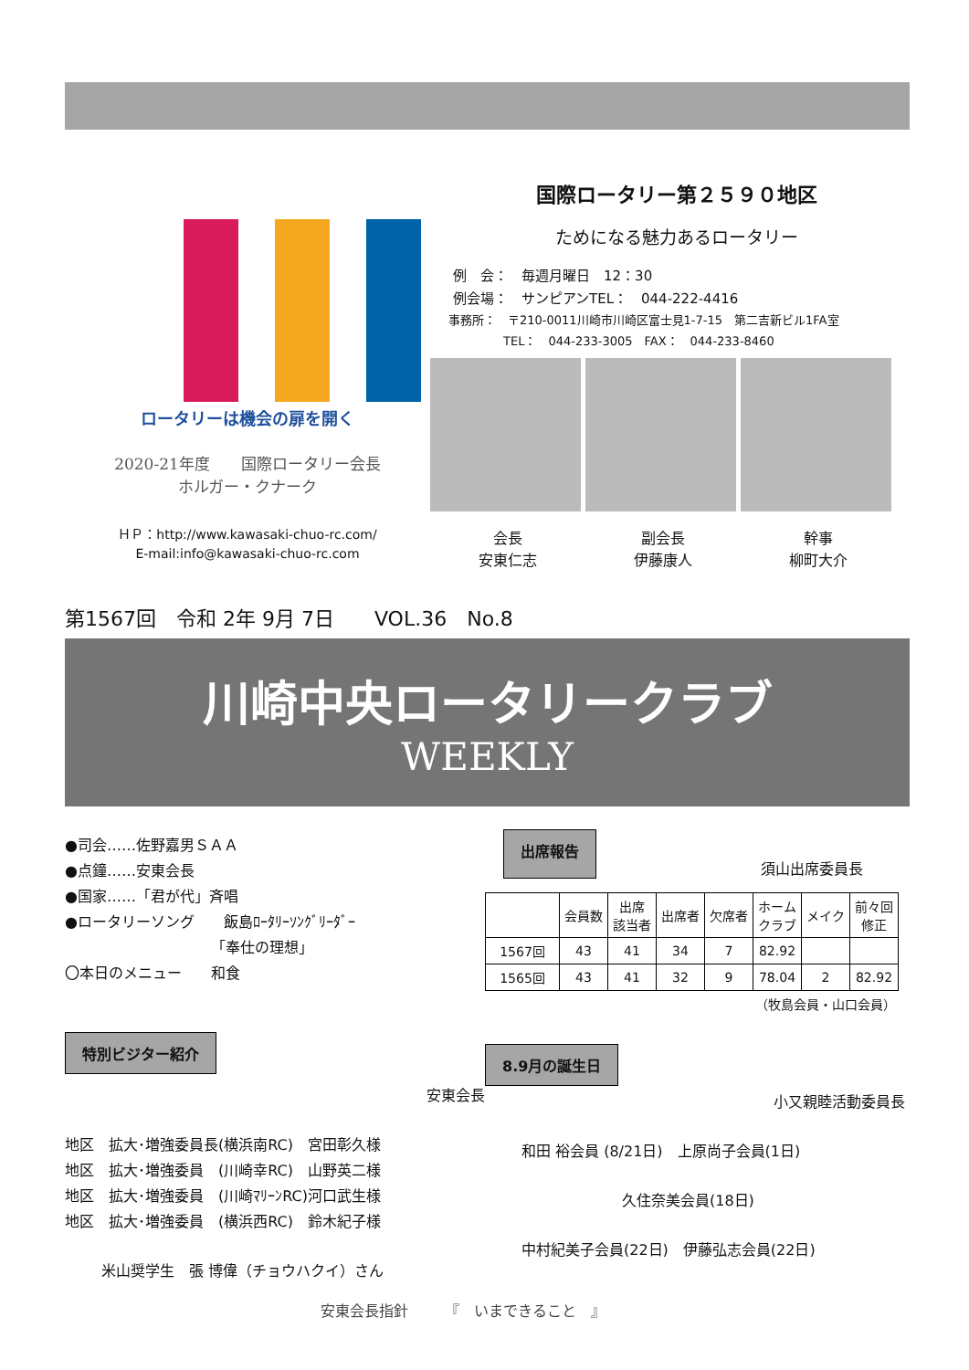ロータリーは機会の扉を開く
2020-21年度　　国際ロータリー会長
ホルガー・クナーク
ＨＰ：http://www.kawasaki-chuo-rc.com/
E-mail:info@kawasaki-chuo-rc.com
国際ロータリー第２５９０地区
ためになる魅力あるロータリー
例　会：　毎週月曜日　12：30
例会場：　サンピアンTEL：　044-222-4416
事務所：　〒210-0011川崎市川崎区富士見1-7-15　第二吉新ビル1FA室
TEL：　044-233-3005　FAX：　044-233-8460
会長
安東仁志
副会長
伊藤康人
幹事
柳町大介
第1567回　令和 2年 9月 7日　　VOL.36　No.8
川崎中央ロータリークラブ
WEEKLY
●司会……佐野嘉男ＳＡＡ
●点鐘……安東会長
●国家……「君が代」斉唱
●ロータリーソング　　飯島ﾛｰﾀﾘｰｿﾝｸﾞﾘｰﾀﾞｰ
「奉仕の理想」
〇本日のメニュー　　和食
特別ビジター紹介
安東会長
地区　拡大･増強委員長(横浜南RC)　宮田彰久様
地区　拡大･増強委員　(川崎幸RC)　山野英二様
地区　拡大･増強委員　(川崎ﾏﾘｰﾝRC)河口武生様
地区　拡大･増強委員　(横浜西RC)　鈴木紀子様
米山奨学生　張 博偉（チョウハクイ）さん
出席報告
須山出席委員長
| | 会員数 | 出席 該当者 | 出席者 | 欠席者 | ホーム クラブ | メイク | 前々回 修正 |
| --- | --- | --- | --- | --- | --- | --- | --- |
| 1567回 | 43 | 41 | 34 | 7 | 82.92 | | |
| 1565回 | 43 | 41 | 32 | 9 | 78.04 | 2 | 82.92 |
（牧島会員・山口会員）
8.9月の誕生日
小又親睦活動委員長
和田 裕会員 (8/21日)　上原尚子会員(1日)
久住奈美会員(18日)
中村紀美子会員(22日)　伊藤弘志会員(22日)
安東会長指針　　　『　いまできること　』